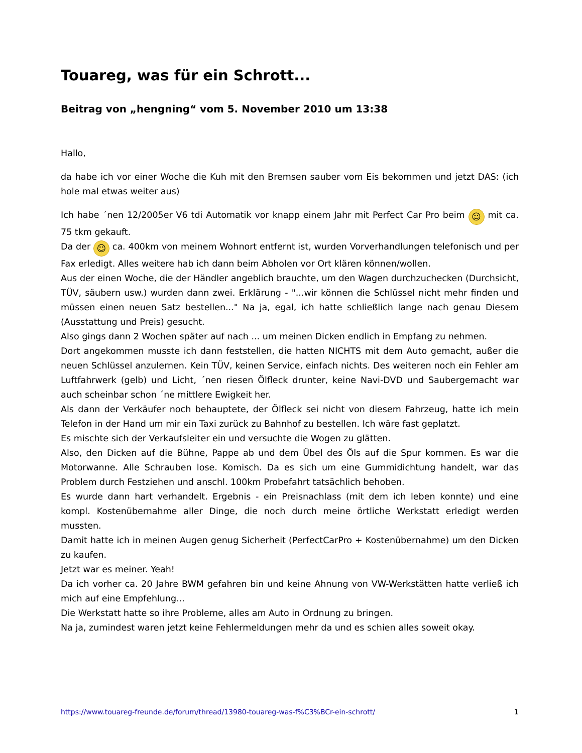Touareg, was für ein Schrott...
Beitrag von „hengning“ vom 5. November 2010 um 13:38
Hallo,
da habe ich vor einer Woche die Kuh mit den Bremsen sauber vom Eis bekommen und jetzt DAS: (ich hole mal etwas weiter aus)
Ich habe ´nen 12/2005er V6 tdi Automatik vor knapp einem Jahr mit Perfect Car Pro beim ☺ mit ca. 75 tkm gekauft.
Da der ☺ ca. 400km von meinem Wohnort entfernt ist, wurden Vorverhandlungen telefonisch und per Fax erledigt. Alles weitere hab ich dann beim Abholen vor Ort klären können/wollen.
Aus der einen Woche, die der Händler angeblich brauchte, um den Wagen durchzuchecken (Durchsicht, TÜV, säubern usw.) wurden dann zwei. Erklärung - "...wir können die Schlüssel nicht mehr finden und müssen einen neuen Satz bestellen..." Na ja, egal, ich hatte schließlich lange nach genau Diesem (Ausstattung und Preis) gesucht.
Also gings dann 2 Wochen später auf nach ... um meinen Dicken endlich in Empfang zu nehmen.
Dort angekommen musste ich dann feststellen, die hatten NICHTS mit dem Auto gemacht, außer die neuen Schlüssel anzulernen. Kein TÜV, keinen Service, einfach nichts. Des weiteren noch ein Fehler am Luftfahrwerk (gelb) und Licht, ´nen riesen Ölfleck drunter, keine Navi-DVD und Saubergemacht war auch scheinbar schon ´ne mittlere Ewigkeit her.
Als dann der Verkäufer noch behauptete, der Ölfleck sei nicht von diesem Fahrzeug, hatte ich mein Telefon in der Hand um mir ein Taxi zurück zu Bahnhof zu bestellen. Ich wäre fast geplatzt.
Es mischte sich der Verkaufsleiter ein und versuchte die Wogen zu glätten.
Also, den Dicken auf die Bühne, Pappe ab und dem Übel des Öls auf die Spur kommen. Es war die Motorwanne. Alle Schrauben lose. Komisch. Da es sich um eine Gummidichtung handelt, war das Problem durch Festziehen und anschl. 100km Probefahrt tatsächlich behoben.
Es wurde dann hart verhandelt. Ergebnis - ein Preisnachlass (mit dem ich leben konnte) und eine kompl. Kostenübernahme aller Dinge, die noch durch meine örtliche Werkstatt erledigt werden mussten.
Damit hatte ich in meinen Augen genug Sicherheit (PerfectCarPro + Kostenübernahme) um den Dicken zu kaufen.
Jetzt war es meiner. Yeah!
Da ich vorher ca. 20 Jahre BWM gefahren bin und keine Ahnung von VW-Werkstätten hatte verließ ich mich auf eine Empfehlung...
Die Werkstatt hatte so ihre Probleme, alles am Auto in Ordnung zu bringen.
Na ja, zumindest waren jetzt keine Fehlermeldungen mehr da und es schien alles soweit okay.
https://www.touareg-freunde.de/forum/thread/13980-touareg-was-f%C3%BCr-ein-schrott/ 1